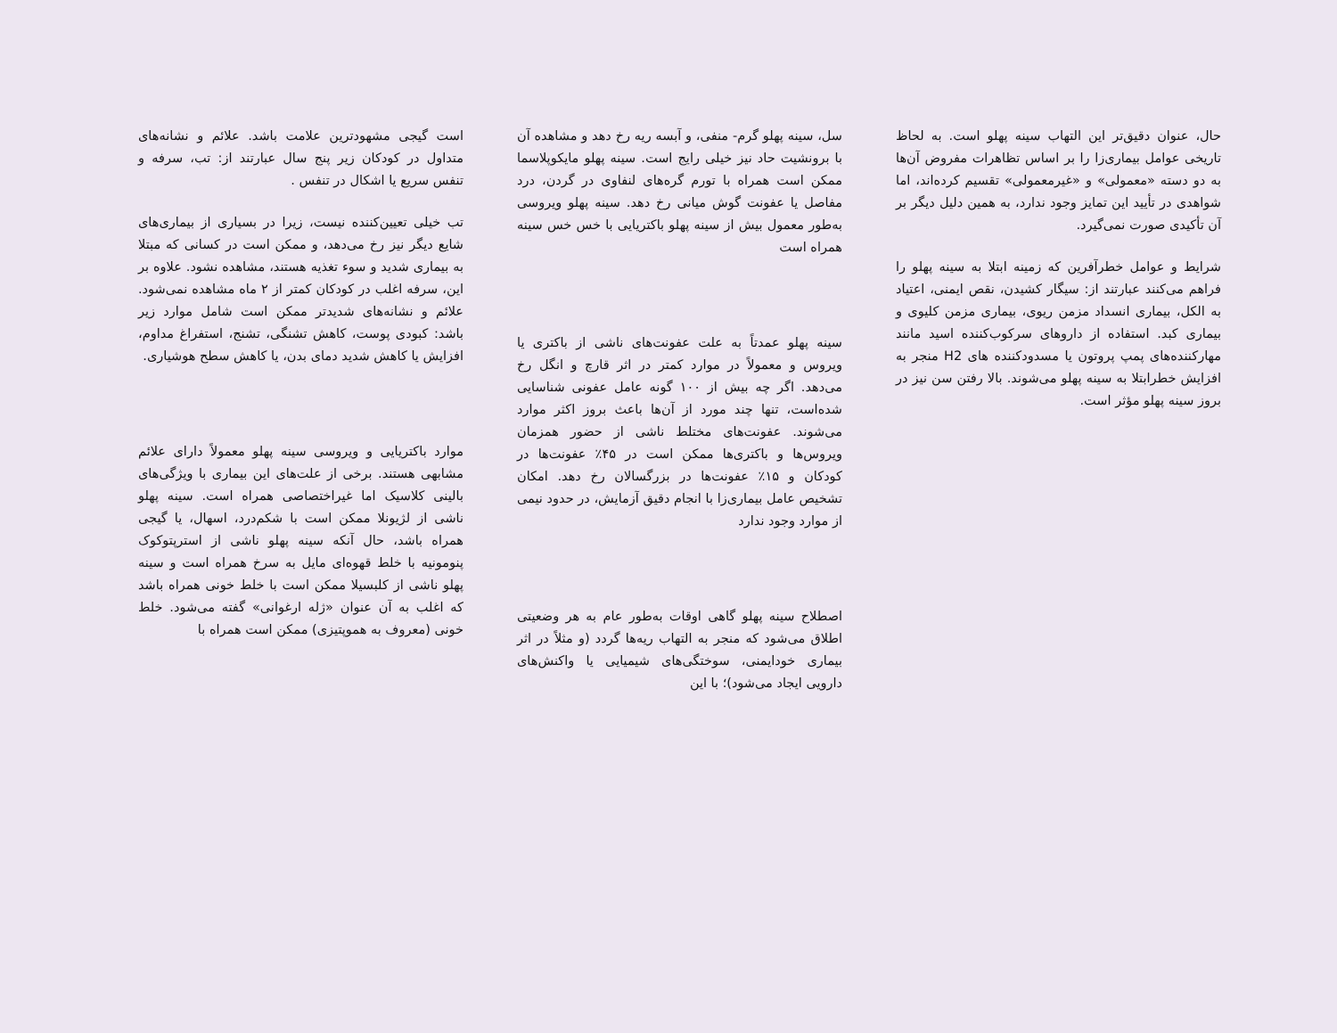حال، عنوان دقیق‌تر این التهاب سینه پهلو است. به لحاظ تاریخی عوامل بیماری‌زا را بر اساس تظاهرات مفروض آن‌ها به دو دسته «معمولی» و «غیرمعمولی» تقسیم کرده‌اند، اما شواهدی در تأیید این تمایز وجود ندارد، به همین دلیل دیگر بر آن تأکیدی صورت نمی‌گیرد.
شرایط و عوامل خطرآفرین که زمینه ابتلا به سینه پهلو را فراهم می‌کنند عبارتند از: سیگار کشیدن، نقص ایمنی، اعتیاد به الکل، بیماری انسداد مزمن ریوی، بیماری مزمن کلیوی و بیماری کبد. استفاده از داروهای سرکوب‌کننده اسید مانند مهارکننده‌های پمپ پروتون یا مسدودکننده های H2 منجر به افزایش خطرابتلا به سینه پهلو می‌شوند. بالا رفتن سن نیز در بروز سینه پهلو مؤثر است.
سل، سینه پهلو گرم- منفی، و آبسه ریه رخ دهد و مشاهده آن با برونشیت حاد نیز خیلی رایج است. سینه پهلو مایکوپلاسما ممکن است همراه با تورم گره‌های لنفاوی در گردن، درد مفاصل یا عفونت گوش میانی رخ دهد. سینه پهلو ویروسی به‌طور معمول بیش از سینه پهلو باکتریایی با خس خس سینه همراه است
سینه پهلو عمدتاً به علت عفونت‌های ناشی از باکتری یا ویروس و معمولاً در موارد کمتر در اثر قارچ و انگل رخ می‌دهد. اگر چه بیش از ۱۰۰ گونه عامل عفونی شناسایی شده‌است، تنها چند مورد از آن‌ها باعث بروز اکثر موارد می‌شوند. عفونت‌های مختلط ناشی از حضور همزمان ویروس‌ها و باکتری‌ها ممکن است در ۴۵٪ عفونت‌ها در کودکان و ۱۵٪ عفونت‌ها در بزرگسالان رخ دهد. امکان تشخیص عامل بیماری‌زا با انجام دقیق آزمایش، در حدود نیمی از موارد وجود ندارد
اصطلاح سینه پهلو گاهی اوقات به‌طور عام به هر وضعیتی اطلاق می‌شود که منجر به التهاب ریه‌ها گردد (و مثلاً در اثر بیماری خودایمنی، سوختگی‌های شیمیایی یا واکنش‌های دارویی ایجاد می‌شود)؛ با این
است گیجی مشهودترین علامت باشد. علائم و نشانه‌های متداول در کودکان زیر پنج سال عبارتند از: تب، سرفه و تنفس سریع یا اشکال در تنفس .
تب خیلی تعیین‌کننده نیست، زیرا در بسیاری از بیماری‌های شایع دیگر نیز رخ می‌دهد، و ممکن است در کسانی که مبتلا به بیماری شدید و سوء تغذیه هستند، مشاهده نشود. علاوه بر این، سرفه اغلب در کودکان کمتر از ۲ ماه مشاهده نمی‌شود. علائم و نشانه‌های شدیدتر ممکن است شامل موارد زیر باشد: کبودی پوست، کاهش تشنگی، تشنج، استفراغ مداوم، افزایش یا کاهش شدید دمای بدن، یا کاهش سطح هوشیاری.
موارد باکتریایی و ویروسی سینه پهلو معمولاً دارای علائم مشابهی هستند. برخی از علت‌های این بیماری با ویژگی‌های بالینی کلاسیک اما غیراختصاصی همراه است. سینه پهلو ناشی از لژیونلا ممکن است با شکم‌درد، اسهال، یا گیجی همراه باشد، حال آنکه سینه پهلو ناشی از استرپتوکوک پنومونیه با خلط قهوه‌ای مایل به سرخ همراه است و سینه پهلو ناشی از کلبسیلا ممکن است با خلط خونی همراه باشد که اغلب به آن عنوان «ژله ارغوانی» گفته می‌شود. خلط خونی (معروف به هموپتیزی) ممکن است همراه با